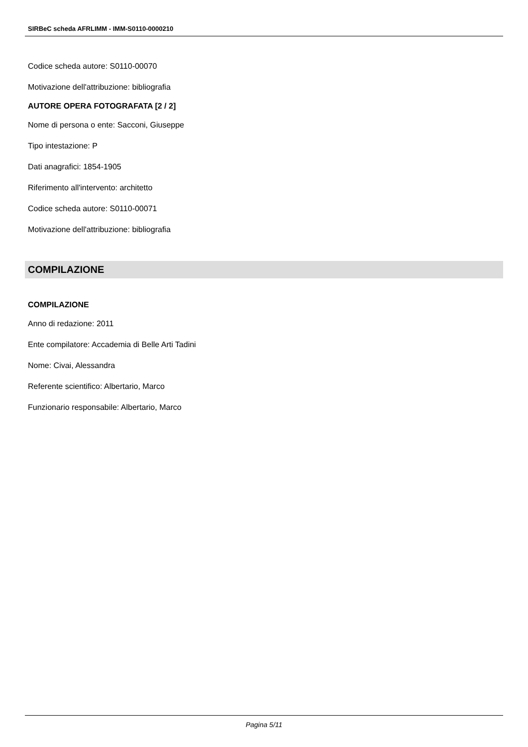SIRBeC scheda AFRLIMM - IMM-S0110-0000210
Codice scheda autore: S0110-00070
Motivazione dell'attribuzione: bibliografia
AUTORE OPERA FOTOGRAFATA [2 / 2]
Nome di persona o ente: Sacconi, Giuseppe
Tipo intestazione: P
Dati anagrafici: 1854-1905
Riferimento all'intervento: architetto
Codice scheda autore: S0110-00071
Motivazione dell'attribuzione: bibliografia
COMPILAZIONE
COMPILAZIONE
Anno di redazione: 2011
Ente compilatore: Accademia di Belle Arti Tadini
Nome: Civai, Alessandra
Referente scientifico: Albertario, Marco
Funzionario responsabile: Albertario, Marco
Pagina 5/11